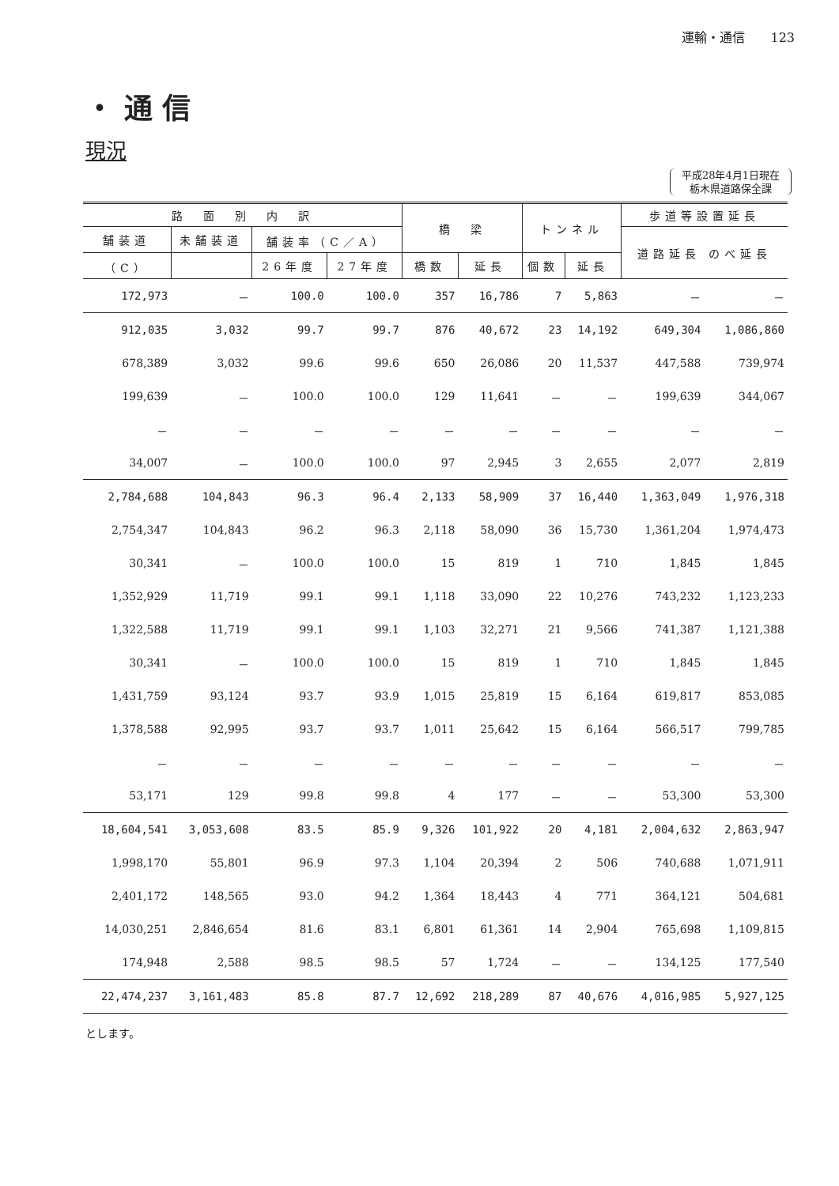運輸・通信　　123
・ 通 信
現況
平成28年4月1日現在
栃木県道路保全課
| 路 面 別 内 訳 | | | | 橋 梁 | | トンネル | | 歩道等設置延長 | |
| --- | --- | --- | --- | --- | --- | --- | --- | --- | --- |
| 舗装道 | 未舗装道 | 舗装率（C／A） | | | | | | 道路延長 のべ延長 | |
| （C） | | 26年度 | 27年度 | 橋数 | 延長 | 個数 | 延長 | | |
| 172,973 | － | 100.0 | 100.0 | 357 | 16,786 | 7 | 5,863 | － | － |
| 912,035 | 3,032 | 99.7 | 99.7 | 876 | 40,672 | 23 | 14,192 | 649,304 | 1,086,860 |
| 678,389 | 3,032 | 99.6 | 99.6 | 650 | 26,086 | 20 | 11,537 | 447,588 | 739,974 |
| 199,639 | － | 100.0 | 100.0 | 129 | 11,641 | － | － | 199,639 | 344,067 |
| － | － | － | － | － | － | － | － | － | － |
| 34,007 | － | 100.0 | 100.0 | 97 | 2,945 | 3 | 2,655 | 2,077 | 2,819 |
| 2,784,688 | 104,843 | 96.3 | 96.4 | 2,133 | 58,909 | 37 | 16,440 | 1,363,049 | 1,976,318 |
| 2,754,347 | 104,843 | 96.2 | 96.3 | 2,118 | 58,090 | 36 | 15,730 | 1,361,204 | 1,974,473 |
| 30,341 | － | 100.0 | 100.0 | 15 | 819 | 1 | 710 | 1,845 | 1,845 |
| 1,352,929 | 11,719 | 99.1 | 99.1 | 1,118 | 33,090 | 22 | 10,276 | 743,232 | 1,123,233 |
| 1,322,588 | 11,719 | 99.1 | 99.1 | 1,103 | 32,271 | 21 | 9,566 | 741,387 | 1,121,388 |
| 30,341 | － | 100.0 | 100.0 | 15 | 819 | 1 | 710 | 1,845 | 1,845 |
| 1,431,759 | 93,124 | 93.7 | 93.9 | 1,015 | 25,819 | 15 | 6,164 | 619,817 | 853,085 |
| 1,378,588 | 92,995 | 93.7 | 93.7 | 1,011 | 25,642 | 15 | 6,164 | 566,517 | 799,785 |
| － | － | － | － | － | － | － | － | － | － |
| 53,171 | 129 | 99.8 | 99.8 | 4 | 177 | － | － | 53,300 | 53,300 |
| 18,604,541 | 3,053,608 | 83.5 | 85.9 | 9,326 | 101,922 | 20 | 4,181 | 2,004,632 | 2,863,947 |
| 1,998,170 | 55,801 | 96.9 | 97.3 | 1,104 | 20,394 | 2 | 506 | 740,688 | 1,071,911 |
| 2,401,172 | 148,565 | 93.0 | 94.2 | 1,364 | 18,443 | 4 | 771 | 364,121 | 504,681 |
| 14,030,251 | 2,846,654 | 81.6 | 83.1 | 6,801 | 61,361 | 14 | 2,904 | 765,698 | 1,109,815 |
| 174,948 | 2,588 | 98.5 | 98.5 | 57 | 1,724 | － | － | 134,125 | 177,540 |
| 22,474,237 | 3,161,483 | 85.8 | 87.7 | 12,692 | 218,289 | 87 | 40,676 | 4,016,985 | 5,927,125 |
とします。